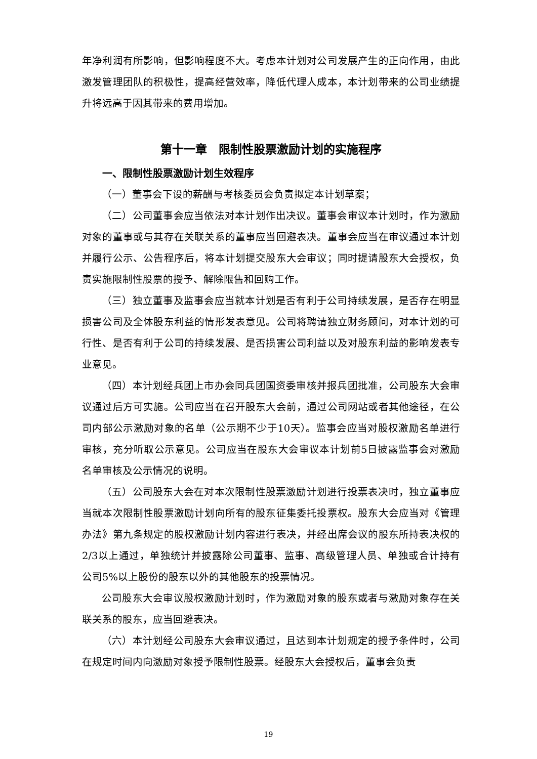年净利润有所影响，但影响程度不大。考虑本计划对公司发展产生的正向作用，由此激发管理团队的积极性，提高经营效率，降低代理人成本，本计划带来的公司业绩提升将远高于因其带来的费用增加。
第十一章　限制性股票激励计划的实施程序
一、限制性股票激励计划生效程序
（一）董事会下设的薪酬与考核委员会负责拟定本计划草案；
（二）公司董事会应当依法对本计划作出决议。董事会审议本计划时，作为激励对象的董事或与其存在关联关系的董事应当回避表决。董事会应当在审议通过本计划并履行公示、公告程序后，将本计划提交股东大会审议；同时提请股东大会授权，负责实施限制性股票的授予、解除限售和回购工作。
（三）独立董事及监事会应当就本计划是否有利于公司持续发展，是否存在明显损害公司及全体股东利益的情形发表意见。公司将聘请独立财务顾问，对本计划的可行性、是否有利于公司的持续发展、是否损害公司利益以及对股东利益的影响发表专业意见。
（四）本计划经兵团上市办会同兵团国资委审核并报兵团批准，公司股东大会审议通过后方可实施。公司应当在召开股东大会前，通过公司网站或者其他途径，在公司内部公示激励对象的名单（公示期不少于10天）。监事会应当对股权激励名单进行审核，充分听取公示意见。公司应当在股东大会审议本计划前5日披露监事会对激励名单审核及公示情况的说明。
（五）公司股东大会在对本次限制性股票激励计划进行投票表决时，独立董事应当就本次限制性股票激励计划向所有的股东征集委托投票权。股东大会应当对《管理办法》第九条规定的股权激励计划内容进行表决，并经出席会议的股东所持表决权的2/3以上通过，单独统计并披露除公司董事、监事、高级管理人员、单独或合计持有公司5%以上股份的股东以外的其他股东的投票情况。
公司股东大会审议股权激励计划时，作为激励对象的股东或者与激励对象存在关联关系的股东，应当回避表决。
（六）本计划经公司股东大会审议通过，且达到本计划规定的授予条件时，公司在规定时间内向激励对象授予限制性股票。经股东大会授权后，董事会负责
19